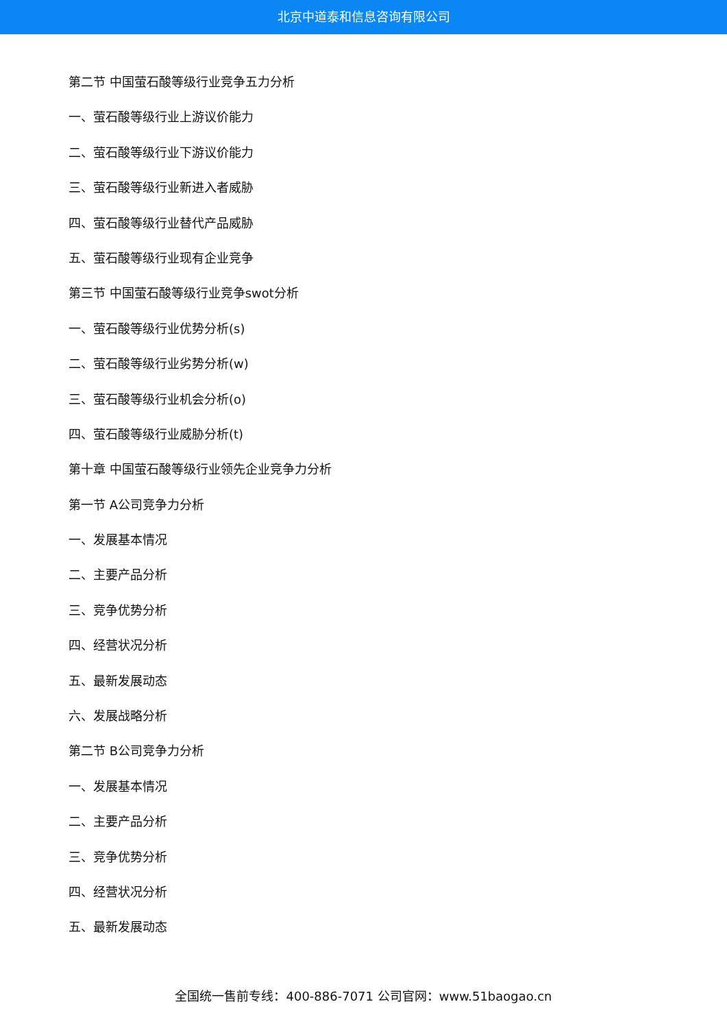北京中道泰和信息咨询有限公司
第二节 中国萤石酸等级行业竞争五力分析
一、萤石酸等级行业上游议价能力
二、萤石酸等级行业下游议价能力
三、萤石酸等级行业新进入者威胁
四、萤石酸等级行业替代产品威胁
五、萤石酸等级行业现有企业竞争
第三节 中国萤石酸等级行业竞争swot分析
一、萤石酸等级行业优势分析(s)
二、萤石酸等级行业劣势分析(w)
三、萤石酸等级行业机会分析(o)
四、萤石酸等级行业威胁分析(t)
第十章 中国萤石酸等级行业领先企业竞争力分析
第一节 A公司竞争力分析
一、发展基本情况
二、主要产品分析
三、竞争优势分析
四、经营状况分析
五、最新发展动态
六、发展战略分析
第二节 B公司竞争力分析
一、发展基本情况
二、主要产品分析
三、竞争优势分析
四、经营状况分析
五、最新发展动态
全国统一售前专线：400-886-7071 公司官网：www.51baogao.cn